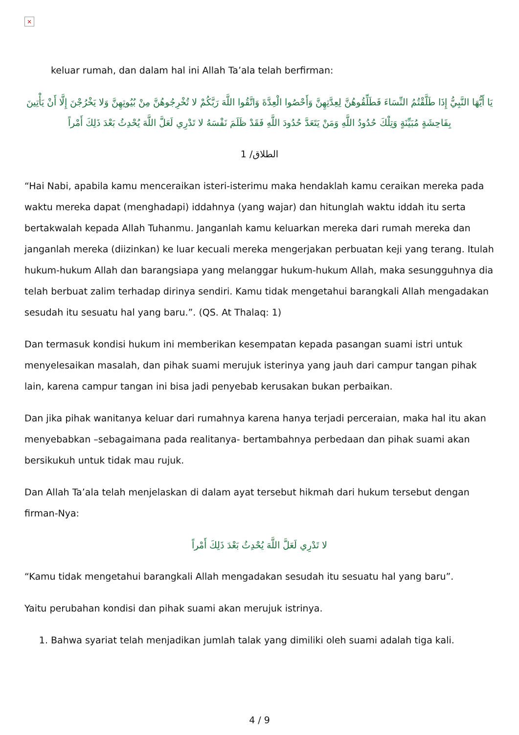×
keluar rumah, dan dalam hal ini Allah Ta’ala telah berfirman:
يَا أَيُّهَا النَّبِيُّ إِذَا طَلَّقْتُمُ النِّسَاءَ فَطَلِّقُوهُنَّ لِعِدَّتِهِنَّ وَأَحْصُوا الْعِدَّةَ وَاتَّقُوا اللَّهَ رَبَّكُمْ لا تُخْرِجُوهُنَّ مِنْ بُيُوتِهِنَّ وَلا يَخْرُجْنَ إِلَّا أَنْ يَأْتِينَ بِفَاحِشَةٍ مُبَيِّنَةٍ وَتِلْكَ حُدُودُ اللَّهِ وَمَنْ يَتَعَدَّ حُدُودَ اللَّهِ فَقَدْ ظَلَمَ نَفْسَهُ لا تَدْرِي لَعَلَّ اللَّهَ يُحْدِثُ بَعْدَ ذَلِكَ أَمْراً
الطلاق/ 1
“Hai Nabi, apabila kamu menceraikan isteri-isterimu maka hendaklah kamu ceraikan mereka pada waktu mereka dapat (menghadapi) iddahnya (yang wajar) dan hitunglah waktu iddah itu serta bertakwalah kepada Allah Tuhanmu. Janganlah kamu keluarkan mereka dari rumah mereka dan janganlah mereka (diizinkan) ke luar kecuali mereka mengerjakan perbuatan keji yang terang. Itulah hukum-hukum Allah dan barangsiapa yang melanggar hukum-hukum Allah, maka sesungguhnya dia telah berbuat zalim terhadap dirinya sendiri. Kamu tidak mengetahui barangkali Allah mengadakan sesudah itu sesuatu hal yang baru.”. (QS. At Thalaq: 1)
Dan termasuk kondisi hukum ini memberikan kesempatan kepada pasangan suami istri untuk menyelesaikan masalah, dan pihak suami merujuk isterinya yang jauh dari campur tangan pihak lain, karena campur tangan ini bisa jadi penyebab kerusakan bukan perbaikan.
Dan jika pihak wanitanya keluar dari rumahnya karena hanya terjadi perceraian, maka hal itu akan menyebabkan –sebagaimana pada realitanya- bertambahnya perbedaan dan pihak suami akan bersikukuh untuk tidak mau rujuk.
Dan Allah Ta’ala telah menjelaskan di dalam ayat tersebut hikmah dari hukum tersebut dengan firman-Nya:
لا تَدْرِي لَعَلَّ اللَّهَ يُحْدِثُ بَعْدَ ذَلِكَ أَمْراً
“Kamu tidak mengetahui barangkali Allah mengadakan sesudah itu sesuatu hal yang baru”.
Yaitu perubahan kondisi dan pihak suami akan merujuk istrinya.
1. Bahwa syariat telah menjadikan jumlah talak yang dimiliki oleh suami adalah tiga kali.
4 / 9